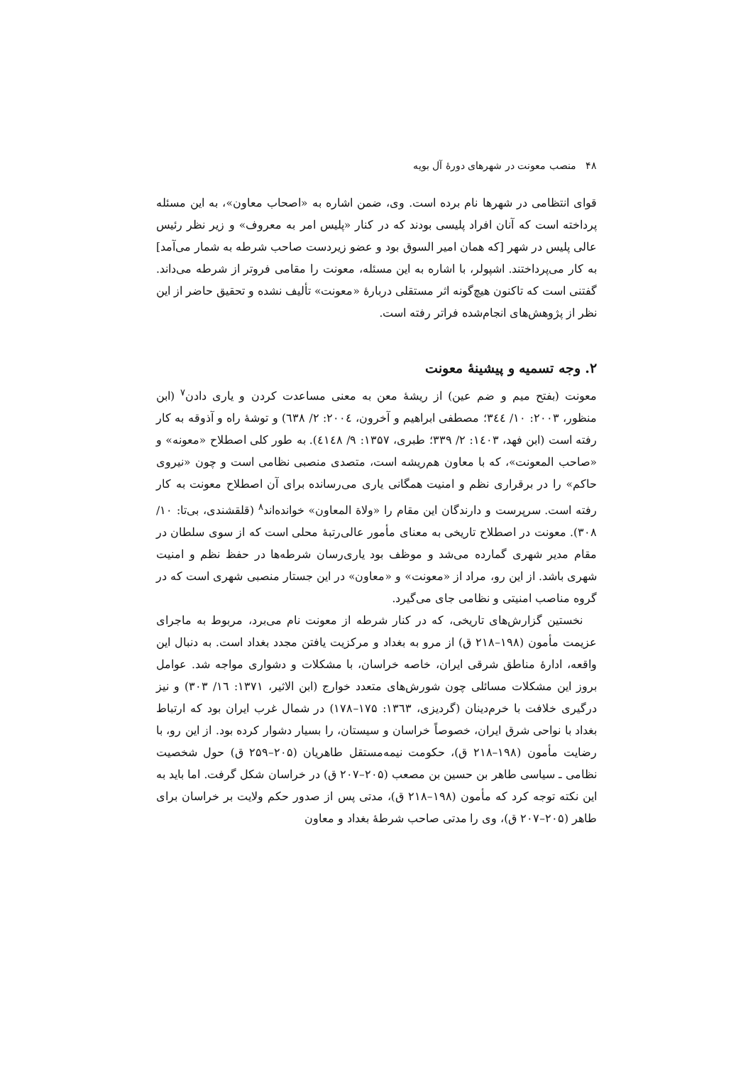۴۸ منصب معونت در شهرهای دورهٔ آل بویه
قوای انتظامی در شهرها نام برده است. وی، ضمن اشاره به «اصحاب معاون»، به این مسئله پرداخته است که آنان افراد پلیسی بودند که در کنار «پلیس امر به معروف» و زیر نظر رئیس عالی پلیس در شهر [که همان امیر السوق بود و عضو زیردست صاحب شرطه به شمار می‌آمد] به کار می‌پرداختند. اشپولر، با اشاره به این مسئله، معونت را مقامی فروتر از شرطه می‌داند. گفتنی است که تاکنون هیچ‌گونه اثر مستقلی دربارهٔ «معونت» تألیف نشده و تحقیق حاضر از این نظر از پژوهش‌های انجام‌شده فراتر رفته است.
۲. وجه تسمیه و پیشینهٔ معونت
معونت (بفتح میم و ضم عین) از ریشهٔ معن به معنی مساعدت کردن و یاری دادن<sup>۷</sup> (ابن منظور، ۲۰۰۳: ۱۰/ ۳٤٤؛ مصطفی ابراهیم و آخرون، ۲۰۰٤: ۲/ ٦۳۸) و توشهٔ راه و آذوقه به کار رفته است (ابن فهد، ۱٤۰۳: ۲/ ۳۳۹؛ طبری، ۱۳۵۷: ۹/ ٤۱٤۸). به طور کلی اصطلاح «معونه» و «صاحب المعونت»، که با معاون هم‌ریشه است، متصدی منصبی نظامی است و چون «نیروی حاکم» را در برقراری نظم و امنیت همگانی یاری می‌رسانده برای آن اصطلاح معونت به کار رفته است. سرپرست و دارندگان این مقام را «ولاة المعاون» خوانده‌اند<sup>۸</sup> (قلقشندی، بی‌تا: ۱۰/ ۳۰۸). معونت در اصطلاح تاریخی به معنای مأمور عالی‌رتبهٔ محلی است که از سوی سلطان در مقام مدیر شهری گمارده می‌شد و موظف بود یاری‌رسان شرطه‌ها در حفظ نظم و امنیت شهری باشد. از این رو، مراد از «معونت» و «معاون» در این جستار منصبی شهری است که در گروه مناصب امنیتی و نظامی جای می‌گیرد.
نخستین گزارش‌های تاریخی، که در کنار شرطه از معونت نام می‌برد، مربوط به ماجرای عزیمت مأمون (۱۹۸–۲۱۸ ق) از مرو به بغداد و مرکزیت یافتن مجدد بغداد است. به دنبال این واقعه، ادارهٔ مناطق شرقی ایران، خاصه خراسان، با مشکلات و دشواری مواجه شد. عوامل بروز این مشکلات مسائلی چون شورش‌های متعدد خوارج (ابن الاثیر، ۱۳۷۱: ۱٦/ ۳۰۳) و نیز درگیری خلافت با خرم‌دینان (گردیزی، ۱۳٦۳: ۱۷۵–۱۷۸) در شمال غرب ایران بود که ارتباط بغداد با نواحی شرق ایران، خصوصاً خراسان و سیستان، را بسیار دشوار کرده بود. از این رو، با رضایت مأمون (۱۹۸–۲۱۸ ق)، حکومت نیمه‌مستقل طاهریان (۲۰۵–۲۵۹ ق) حول شخصیت نظامی ـ سیاسی طاهر بن حسین بن مصعب (۲۰۵–۲۰۷ ق) در خراسان شکل گرفت. اما باید به این نکته توجه کرد که مأمون (۱۹۸–۲۱۸ ق)، مدتی پس از صدور حکم ولایت بر خراسان برای طاهر (۲۰۵–۲۰۷ ق)، وی را مدتی صاحب شرطهٔ بغداد و معاون